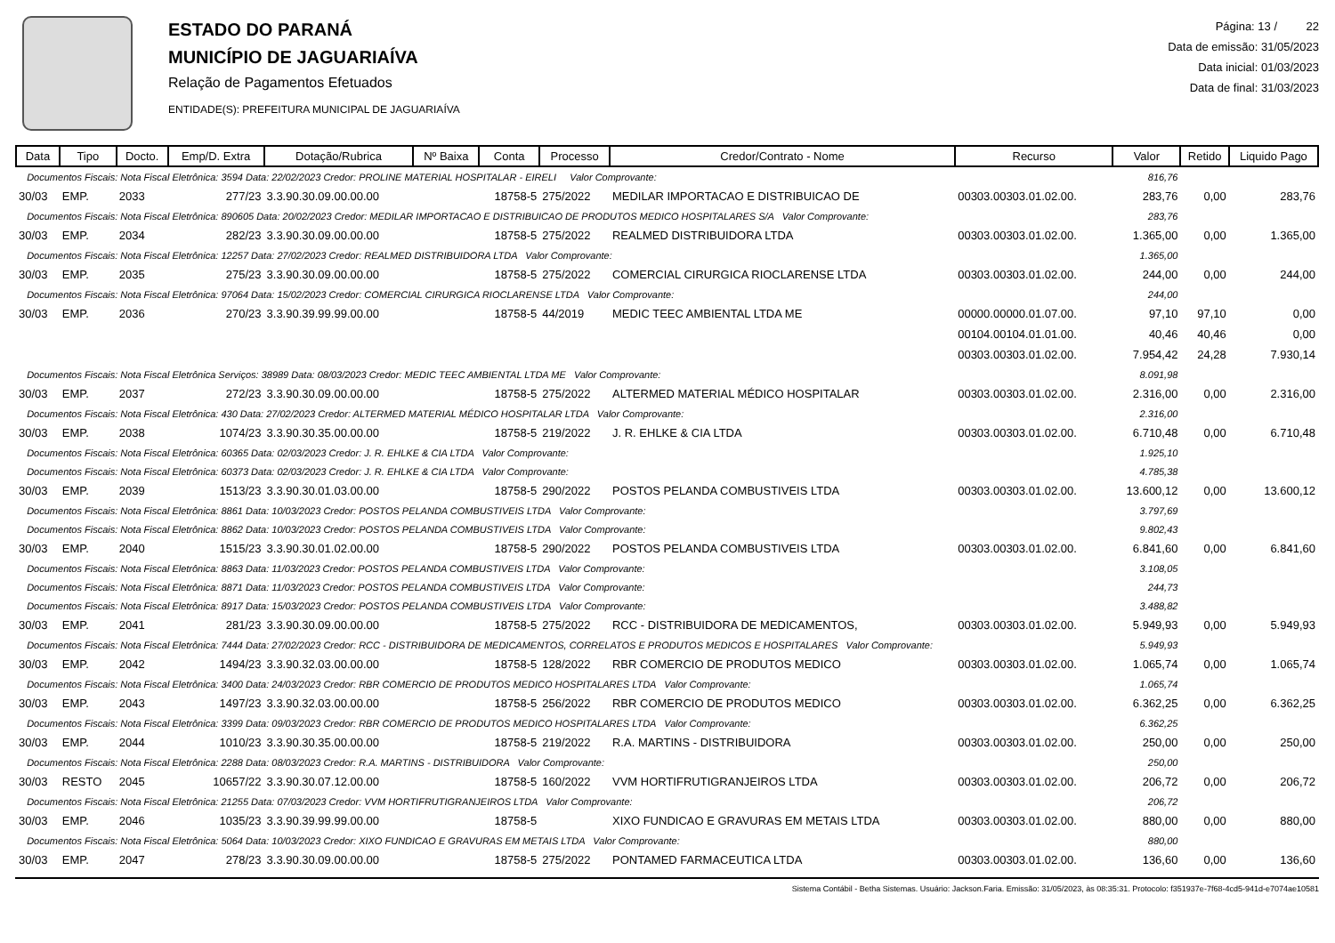ESTADO DO PARANÁ
MUNICÍPIO DE JAGUARIAÍVA
Relação de Pagamentos Efetuados
ENTIDADE(S): PREFEITURA MUNICIPAL DE JAGUARIAÍVA
Página: 13 / 22
Data de emissão: 31/05/2023
Data inicial: 01/03/2023
Data de final: 31/03/2023
| Data | Tipo | Docto. | Emp/D. Extra | Dotação/Rubrica | Nº Baixa | Conta | Processo | Credor/Contrato - Nome | Recurso | Valor | Retido | Liquido Pago |
| --- | --- | --- | --- | --- | --- | --- | --- | --- | --- | --- | --- | --- |
| Documentos Fiscais: Nota Fiscal Eletrônica: 3594 Data: 22/02/2023 Credor: PROLINE MATERIAL HOSPITALAR - EIRELI Valor Comprovante: | | | | | | | | | | 816,76 | | |
| 30/03 | EMP. | 2033 | 277/23 | 3.3.90.30.09.00.00.00 | | 18758-5 | 275/2022 | MEDILAR IMPORTACAO E DISTRIBUICAO DE | 00303.00303.01.02.00. | 283,76 | 0,00 | 283,76 |
| Documentos Fiscais: Nota Fiscal Eletrônica: 890605 Data: 20/02/2023 Credor: MEDILAR IMPORTACAO E DISTRIBUICAO DE PRODUTOS MEDICO HOSPITALARES S/A Valor Comprovante: | | | | | | | | | | 283,76 | | |
| 30/03 | EMP. | 2034 | 282/23 | 3.3.90.30.09.00.00.00 | | 18758-5 | 275/2022 | REALMED DISTRIBUIDORA LTDA | 00303.00303.01.02.00. | 1.365,00 | 0,00 | 1.365,00 |
| Documentos Fiscais: Nota Fiscal Eletrônica: 12257 Data: 27/02/2023 Credor: REALMED DISTRIBUIDORA LTDA Valor Comprovante: | | | | | | | | | | 1.365,00 | | |
| 30/03 | EMP. | 2035 | 275/23 | 3.3.90.30.09.00.00.00 | | 18758-5 | 275/2022 | COMERCIAL CIRURGICA RIOCLARENSE LTDA | 00303.00303.01.02.00. | 244,00 | 0,00 | 244,00 |
| Documentos Fiscais: Nota Fiscal Eletrônica: 97064 Data: 15/02/2023 Credor: COMERCIAL CIRURGICA RIOCLARENSE LTDA Valor Comprovante: | | | | | | | | | | 244,00 | | |
| 30/03 | EMP. | 2036 | 270/23 | 3.3.90.39.99.99.00.00 | | 18758-5 | 44/2019 | MEDIC TEEC AMBIENTAL LTDA ME | 00000.00000.01.07.00. | 97,10 | 97,10 | 0,00 |
| | | | | | | | | | 00104.00104.01.01.00. | 40,46 | 40,46 | 0,00 |
| | | | | | | | | | 00303.00303.01.02.00. | 7.954,42 | 24,28 | 7.930,14 |
| Documentos Fiscais: Nota Fiscal Eletrônica Serviços: 38989 Data: 08/03/2023 Credor: MEDIC TEEC AMBIENTAL LTDA ME Valor Comprovante: | | | | | | | | | | 8.091,98 | | |
| 30/03 | EMP. | 2037 | 272/23 | 3.3.90.30.09.00.00.00 | | 18758-5 | 275/2022 | ALTERMED MATERIAL MÉDICO HOSPITALAR | 00303.00303.01.02.00. | 2.316,00 | 0,00 | 2.316,00 |
| Documentos Fiscais: Nota Fiscal Eletrônica: 430 Data: 27/02/2023 Credor: ALTERMED MATERIAL MÉDICO HOSPITALAR LTDA Valor Comprovante: | | | | | | | | | | 2.316,00 | | |
| 30/03 | EMP. | 2038 | 1074/23 | 3.3.90.30.35.00.00.00 | | 18758-5 | 219/2022 | J. R. EHLKE & CIA LTDA | 00303.00303.01.02.00. | 6.710,48 | 0,00 | 6.710,48 |
| Documentos Fiscais: Nota Fiscal Eletrônica: 60365 Data: 02/03/2023 Credor: J. R. EHLKE & CIA LTDA Valor Comprovante: | | | | | | | | | | 1.925,10 | | |
| Documentos Fiscais: Nota Fiscal Eletrônica: 60373 Data: 02/03/2023 Credor: J. R. EHLKE & CIA LTDA Valor Comprovante: | | | | | | | | | | 4.785,38 | | |
| 30/03 | EMP. | 2039 | 1513/23 | 3.3.90.30.01.03.00.00 | | 18758-5 | 290/2022 | POSTOS PELANDA COMBUSTIVEIS LTDA | 00303.00303.01.02.00. | 13.600,12 | 0,00 | 13.600,12 |
| Documentos Fiscais: Nota Fiscal Eletrônica: 8861 Data: 10/03/2023 Credor: POSTOS PELANDA COMBUSTIVEIS LTDA Valor Comprovante: | | | | | | | | | | 3.797,69 | | |
| Documentos Fiscais: Nota Fiscal Eletrônica: 8862 Data: 10/03/2023 Credor: POSTOS PELANDA COMBUSTIVEIS LTDA Valor Comprovante: | | | | | | | | | | 9.802,43 | | |
| 30/03 | EMP. | 2040 | 1515/23 | 3.3.90.30.01.02.00.00 | | 18758-5 | 290/2022 | POSTOS PELANDA COMBUSTIVEIS LTDA | 00303.00303.01.02.00. | 6.841,60 | 0,00 | 6.841,60 |
| Documentos Fiscais: Nota Fiscal Eletrônica: 8863 Data: 11/03/2023 Credor: POSTOS PELANDA COMBUSTIVEIS LTDA Valor Comprovante: | | | | | | | | | | 3.108,05 | | |
| Documentos Fiscais: Nota Fiscal Eletrônica: 8871 Data: 11/03/2023 Credor: POSTOS PELANDA COMBUSTIVEIS LTDA Valor Comprovante: | | | | | | | | | | 244,73 | | |
| Documentos Fiscais: Nota Fiscal Eletrônica: 8917 Data: 15/03/2023 Credor: POSTOS PELANDA COMBUSTIVEIS LTDA Valor Comprovante: | | | | | | | | | | 3.488,82 | | |
| 30/03 | EMP. | 2041 | 281/23 | 3.3.90.30.09.00.00.00 | | 18758-5 | 275/2022 | RCC - DISTRIBUIDORA DE MEDICAMENTOS, | 00303.00303.01.02.00. | 5.949,93 | 0,00 | 5.949,93 |
| Documentos Fiscais: Nota Fiscal Eletrônica: 7444 Data: 27/02/2023 Credor: RCC - DISTRIBUIDORA DE MEDICAMENTOS, CORRELATOS E PRODUTOS MEDICOS E HOSPITALARES Valor Comprovante: | | | | | | | | | | 5.949,93 | | |
| 30/03 | EMP. | 2042 | 1494/23 | 3.3.90.32.03.00.00.00 | | 18758-5 | 128/2022 | RBR COMERCIO DE PRODUTOS MEDICO | 00303.00303.01.02.00. | 1.065,74 | 0,00 | 1.065,74 |
| Documentos Fiscais: Nota Fiscal Eletrônica: 3400 Data: 24/03/2023 Credor: RBR COMERCIO DE PRODUTOS MEDICO HOSPITALARES LTDA Valor Comprovante: | | | | | | | | | | 1.065,74 | | |
| 30/03 | EMP. | 2043 | 1497/23 | 3.3.90.32.03.00.00.00 | | 18758-5 | 256/2022 | RBR COMERCIO DE PRODUTOS MEDICO | 00303.00303.01.02.00. | 6.362,25 | 0,00 | 6.362,25 |
| Documentos Fiscais: Nota Fiscal Eletrônica: 3399 Data: 09/03/2023 Credor: RBR COMERCIO DE PRODUTOS MEDICO HOSPITALARES LTDA Valor Comprovante: | | | | | | | | | | 6.362,25 | | |
| 30/03 | EMP. | 2044 | 1010/23 | 3.3.90.30.35.00.00.00 | | 18758-5 | 219/2022 | R.A. MARTINS - DISTRIBUIDORA | 00303.00303.01.02.00. | 250,00 | 0,00 | 250,00 |
| Documentos Fiscais: Nota Fiscal Eletrônica: 2288 Data: 08/03/2023 Credor: R.A. MARTINS - DISTRIBUIDORA Valor Comprovante: | | | | | | | | | | 250,00 | | |
| 30/03 | RESTO | 2045 | 10657/22 | 3.3.90.30.07.12.00.00 | | 18758-5 | 160/2022 | VVM HORTIFRUTIGRANJEIROS LTDA | 00303.00303.01.02.00. | 206,72 | 0,00 | 206,72 |
| Documentos Fiscais: Nota Fiscal Eletrônica: 21255 Data: 07/03/2023 Credor: VVM HORTIFRUTIGRANJEIROS LTDA Valor Comprovante: | | | | | | | | | | 206,72 | | |
| 30/03 | EMP. | 2046 | 1035/23 | 3.3.90.39.99.99.00.00 | | 18758-5 | | XIXO FUNDICAO E GRAVURAS EM METAIS LTDA | 00303.00303.01.02.00. | 880,00 | 0,00 | 880,00 |
| Documentos Fiscais: Nota Fiscal Eletrônica: 5064 Data: 10/03/2023 Credor: XIXO FUNDICAO E GRAVURAS EM METAIS LTDA Valor Comprovante: | | | | | | | | | | 880,00 | | |
| 30/03 | EMP. | 2047 | 278/23 | 3.3.90.30.09.00.00.00 | | 18758-5 | 275/2022 | PONTAMED FARMACEUTICA LTDA | 00303.00303.01.02.00. | 136,60 | 0,00 | 136,60 |
Sistema Contábil - Betha Sistemas. Usuário: Jackson.Faria. Emissão: 31/05/2023, às 08:35:31. Protocolo: f351937e-7f68-4cd5-941d-e7074ae10581